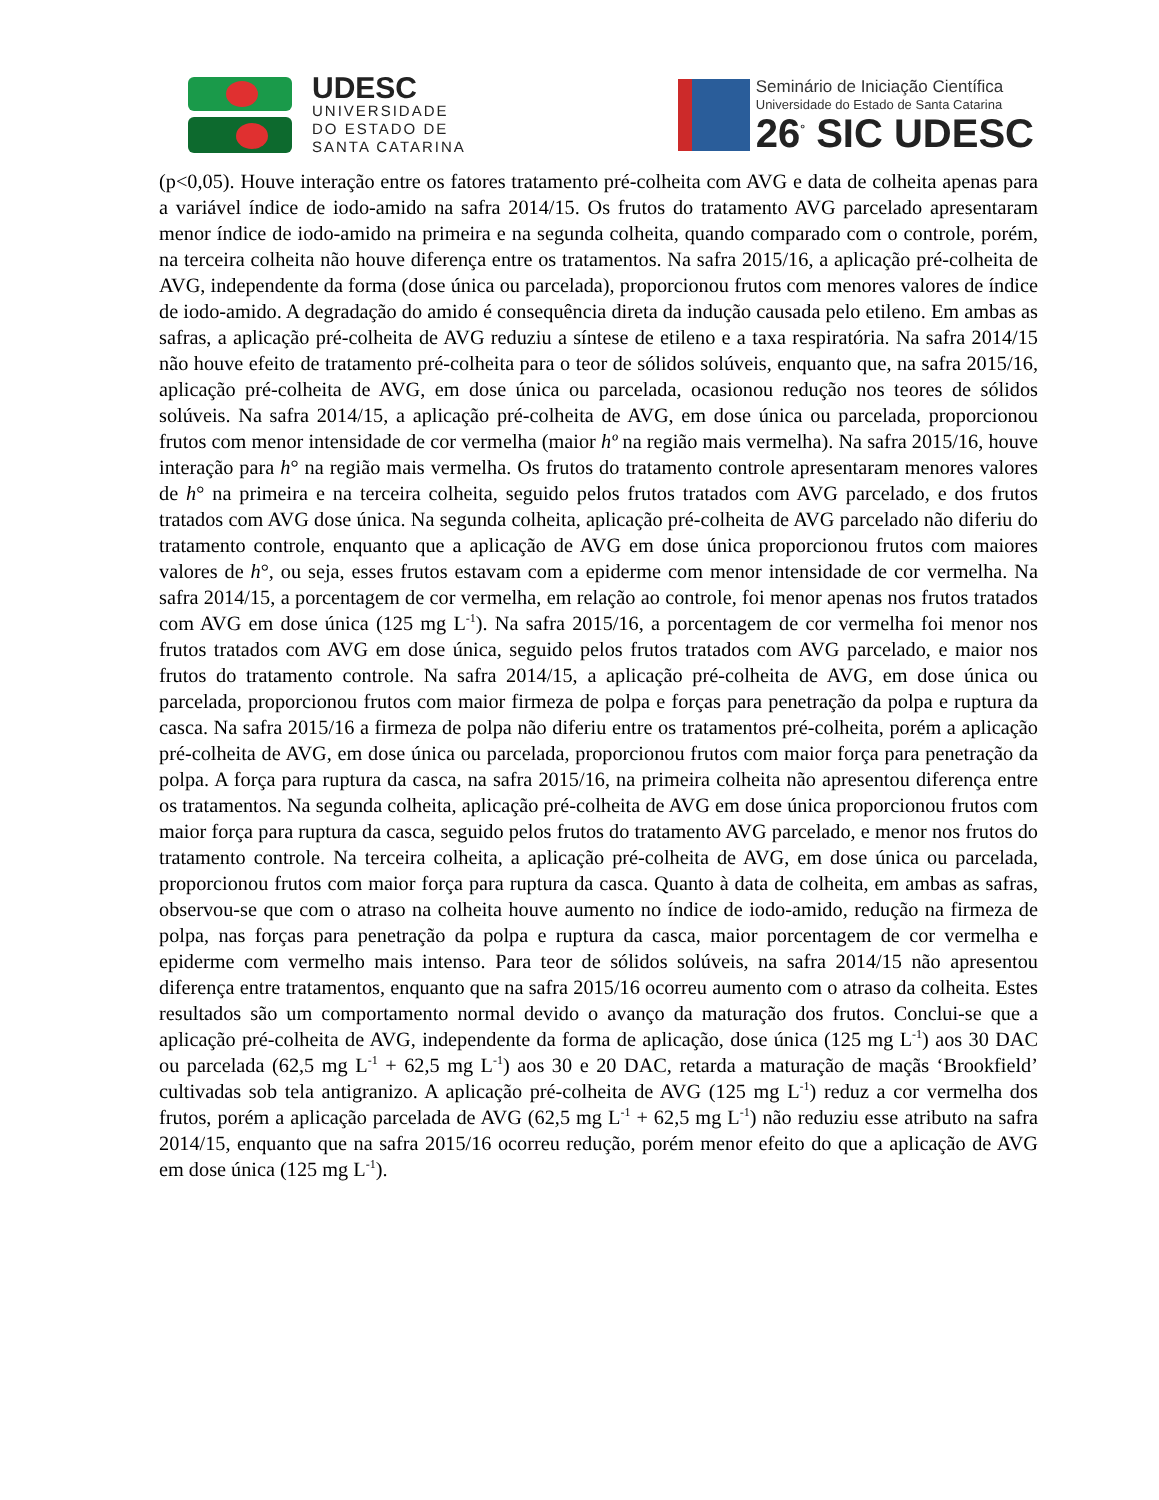UDESC
UNIVERSIDADE
DO ESTADO DE
SANTA CATARINA
Seminário de Iniciação Científica
Universidade do Estado de Santa Catarina
26<sup>°</sup> SIC UDESC
(p<0,05). Houve interação entre os fatores tratamento pré-colheita com AVG e data de colheita apenas para a variável índice de iodo-amido na safra 2014/15. Os frutos do tratamento AVG parcelado apresentaram menor índice de iodo-amido na primeira e na segunda colheita, quando comparado com o controle, porém, na terceira colheita não houve diferença entre os tratamentos. Na safra 2015/16, a aplicação pré-colheita de AVG, independente da forma (dose única ou parcelada), proporcionou frutos com menores valores de índice de iodo-amido. A degradação do amido é consequência direta da indução causada pelo etileno. Em ambas as safras, a aplicação pré-colheita de AVG reduziu a síntese de etileno e a taxa respiratória. Na safra 2014/15 não houve efeito de tratamento pré-colheita para o teor de sólidos solúveis, enquanto que, na safra 2015/16, aplicação pré-colheita de AVG, em dose única ou parcelada, ocasionou redução nos teores de sólidos solúveis. Na safra 2014/15, a aplicação pré-colheita de AVG, em dose única ou parcelada, proporcionou frutos com menor intensidade de cor vermelha (maior hº na região mais vermelha). Na safra 2015/16, houve interação para h° na região mais vermelha. Os frutos do tratamento controle apresentaram menores valores de h° na primeira e na terceira colheita, seguido pelos frutos tratados com AVG parcelado, e dos frutos tratados com AVG dose única. Na segunda colheita, aplicação pré-colheita de AVG parcelado não diferiu do tratamento controle, enquanto que a aplicação de AVG em dose única proporcionou frutos com maiores valores de h°, ou seja, esses frutos estavam com a epiderme com menor intensidade de cor vermelha. Na safra 2014/15, a porcentagem de cor vermelha, em relação ao controle, foi menor apenas nos frutos tratados com AVG em dose única (125 mg L<sup>-1</sup>). Na safra 2015/16, a porcentagem de cor vermelha foi menor nos frutos tratados com AVG em dose única, seguido pelos frutos tratados com AVG parcelado, e maior nos frutos do tratamento controle. Na safra 2014/15, a aplicação pré-colheita de AVG, em dose única ou parcelada, proporcionou frutos com maior firmeza de polpa e forças para penetração da polpa e ruptura da casca. Na safra 2015/16 a firmeza de polpa não diferiu entre os tratamentos pré-colheita, porém a aplicação pré-colheita de AVG, em dose única ou parcelada, proporcionou frutos com maior força para penetração da polpa. A força para ruptura da casca, na safra 2015/16, na primeira colheita não apresentou diferença entre os tratamentos. Na segunda colheita, aplicação pré-colheita de AVG em dose única proporcionou frutos com maior força para ruptura da casca, seguido pelos frutos do tratamento AVG parcelado, e menor nos frutos do tratamento controle. Na terceira colheita, a aplicação pré-colheita de AVG, em dose única ou parcelada, proporcionou frutos com maior força para ruptura da casca. Quanto à data de colheita, em ambas as safras, observou-se que com o atraso na colheita houve aumento no índice de iodo-amido, redução na firmeza de polpa, nas forças para penetração da polpa e ruptura da casca, maior porcentagem de cor vermelha e epiderme com vermelho mais intenso. Para teor de sólidos solúveis, na safra 2014/15 não apresentou diferença entre tratamentos, enquanto que na safra 2015/16 ocorreu aumento com o atraso da colheita. Estes resultados são um comportamento normal devido o avanço da maturação dos frutos. Conclui-se que a aplicação pré-colheita de AVG, independente da forma de aplicação, dose única (125 mg L<sup>-1</sup>) aos 30 DAC ou parcelada (62,5 mg L<sup>-1</sup> + 62,5 mg L<sup>-1</sup>) aos 30 e 20 DAC, retarda a maturação de maçãs ‘Brookfield’ cultivadas sob tela antigranizo. A aplicação pré-colheita de AVG (125 mg L<sup>-1</sup>) reduz a cor vermelha dos frutos, porém a aplicação parcelada de AVG (62,5 mg L<sup>-1</sup> + 62,5 mg L<sup>-1</sup>) não reduziu esse atributo na safra 2014/15, enquanto que na safra 2015/16 ocorreu redução, porém menor efeito do que a aplicação de AVG em dose única (125 mg L<sup>-1</sup>).